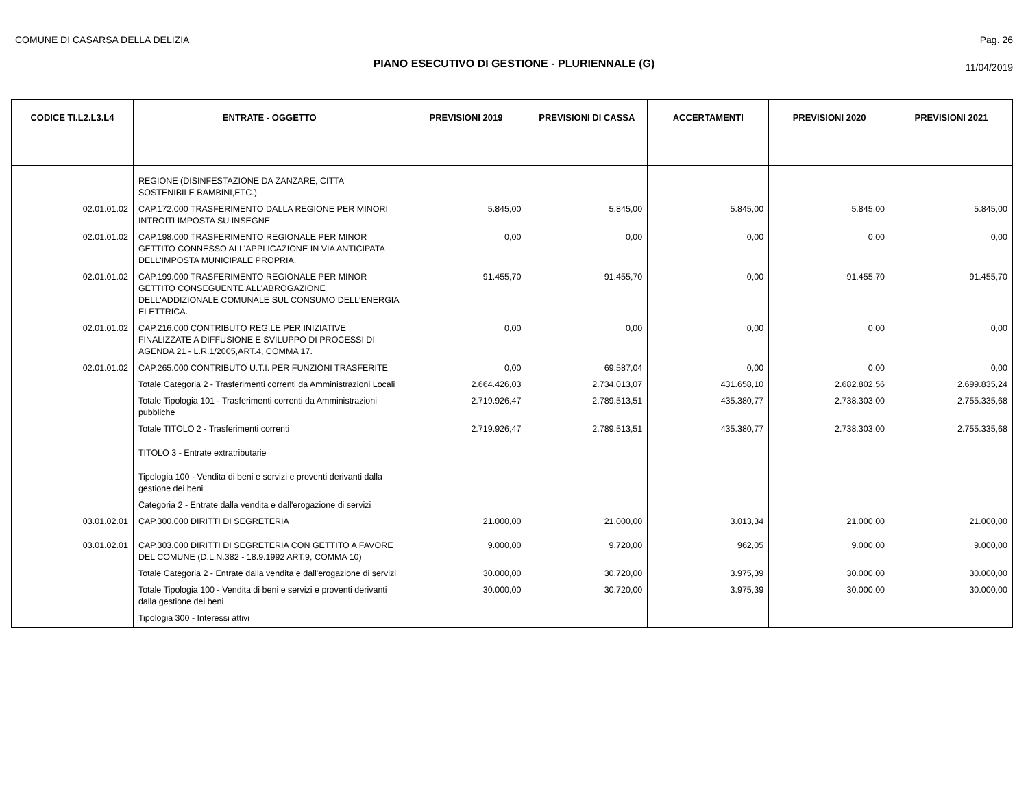COMUNE DI CASARSA DELLA DELIZIA
Pag. 26
PIANO ESECUTIVO DI GESTIONE - PLURIENNALE (G)
11/04/2019
| CODICE TI.L2.L3.L4 | ENTRATE - OGGETTO | PREVISIONI 2019 | PREVISIONI DI CASSA | ACCERTAMENTI | PREVISIONI 2020 | PREVISIONI 2021 |
| --- | --- | --- | --- | --- | --- | --- |
| | REGIONE (DISINFESTAZIONE DA ZANZARE, CITTA' SOSTENIBILE BAMBINI,ETC.). | | | | | |
| 02.01.01.02 | CAP.172.000 TRASFERIMENTO DALLA REGIONE PER MINORI INTROITI IMPOSTA SU INSEGNE | 5.845,00 | 5.845,00 | 5.845,00 | 5.845,00 | 5.845,00 |
| 02.01.01.02 | CAP.198.000 TRASFERIMENTO REGIONALE PER MINOR GETTITO CONNESSO ALL'APPLICAZIONE IN VIA ANTICIPATA DELL'IMPOSTA MUNICIPALE PROPRIA. | 0,00 | 0,00 | 0,00 | 0,00 | 0,00 |
| 02.01.01.02 | CAP.199.000 TRASFERIMENTO REGIONALE PER MINOR GETTITO CONSEGUENTE ALL'ABROGAZIONE DELL'ADDIZIONALE COMUNALE SUL CONSUMO DELL'ENERGIA ELETTRICA. | 91.455,70 | 91.455,70 | 0,00 | 91.455,70 | 91.455,70 |
| 02.01.01.02 | CAP.216.000 CONTRIBUTO REG.LE PER INIZIATIVE FINALIZZATE A DIFFUSIONE E SVILUPPO DI PROCESSI DI AGENDA 21 - L.R.1/2005,ART.4, COMMA 17. | 0,00 | 0,00 | 0,00 | 0,00 | 0,00 |
| 02.01.01.02 | CAP.265.000 CONTRIBUTO U.T.I. PER FUNZIONI TRASFERITE | 0,00 | 69.587,04 | 0,00 | 0,00 | 0,00 |
| | Totale Categoria 2 - Trasferimenti correnti da Amministrazioni Locali | 2.664.426,03 | 2.734.013,07 | 431.658,10 | 2.682.802,56 | 2.699.835,24 |
| | Totale Tipologia 101 - Trasferimenti correnti da Amministrazioni pubbliche | 2.719.926,47 | 2.789.513,51 | 435.380,77 | 2.738.303,00 | 2.755.335,68 |
| | Totale TITOLO 2 - Trasferimenti correnti | 2.719.926,47 | 2.789.513,51 | 435.380,77 | 2.738.303,00 | 2.755.335,68 |
| | TITOLO 3 - Entrate extratributarie | | | | | |
| | Tipologia 100 - Vendita di beni e servizi e proventi derivanti dalla gestione dei beni | | | | | |
| | Categoria 2 - Entrate dalla vendita e dall'erogazione di servizi | | | | | |
| 03.01.02.01 | CAP.300.000 DIRITTI DI SEGRETERIA | 21.000,00 | 21.000,00 | 3.013,34 | 21.000,00 | 21.000,00 |
| 03.01.02.01 | CAP.303.000 DIRITTI DI SEGRETERIA CON GETTITO A FAVORE DEL COMUNE (D.L.N.382 - 18.9.1992 ART.9, COMMA 10) | 9.000,00 | 9.720,00 | 962,05 | 9.000,00 | 9.000,00 |
| | Totale Categoria 2 - Entrate dalla vendita e dall'erogazione di servizi | 30.000,00 | 30.720,00 | 3.975,39 | 30.000,00 | 30.000,00 |
| | Totale Tipologia 100 - Vendita di beni e servizi e proventi derivanti dalla gestione dei beni | 30.000,00 | 30.720,00 | 3.975,39 | 30.000,00 | 30.000,00 |
| | Tipologia 300 - Interessi attivi | | | | | |